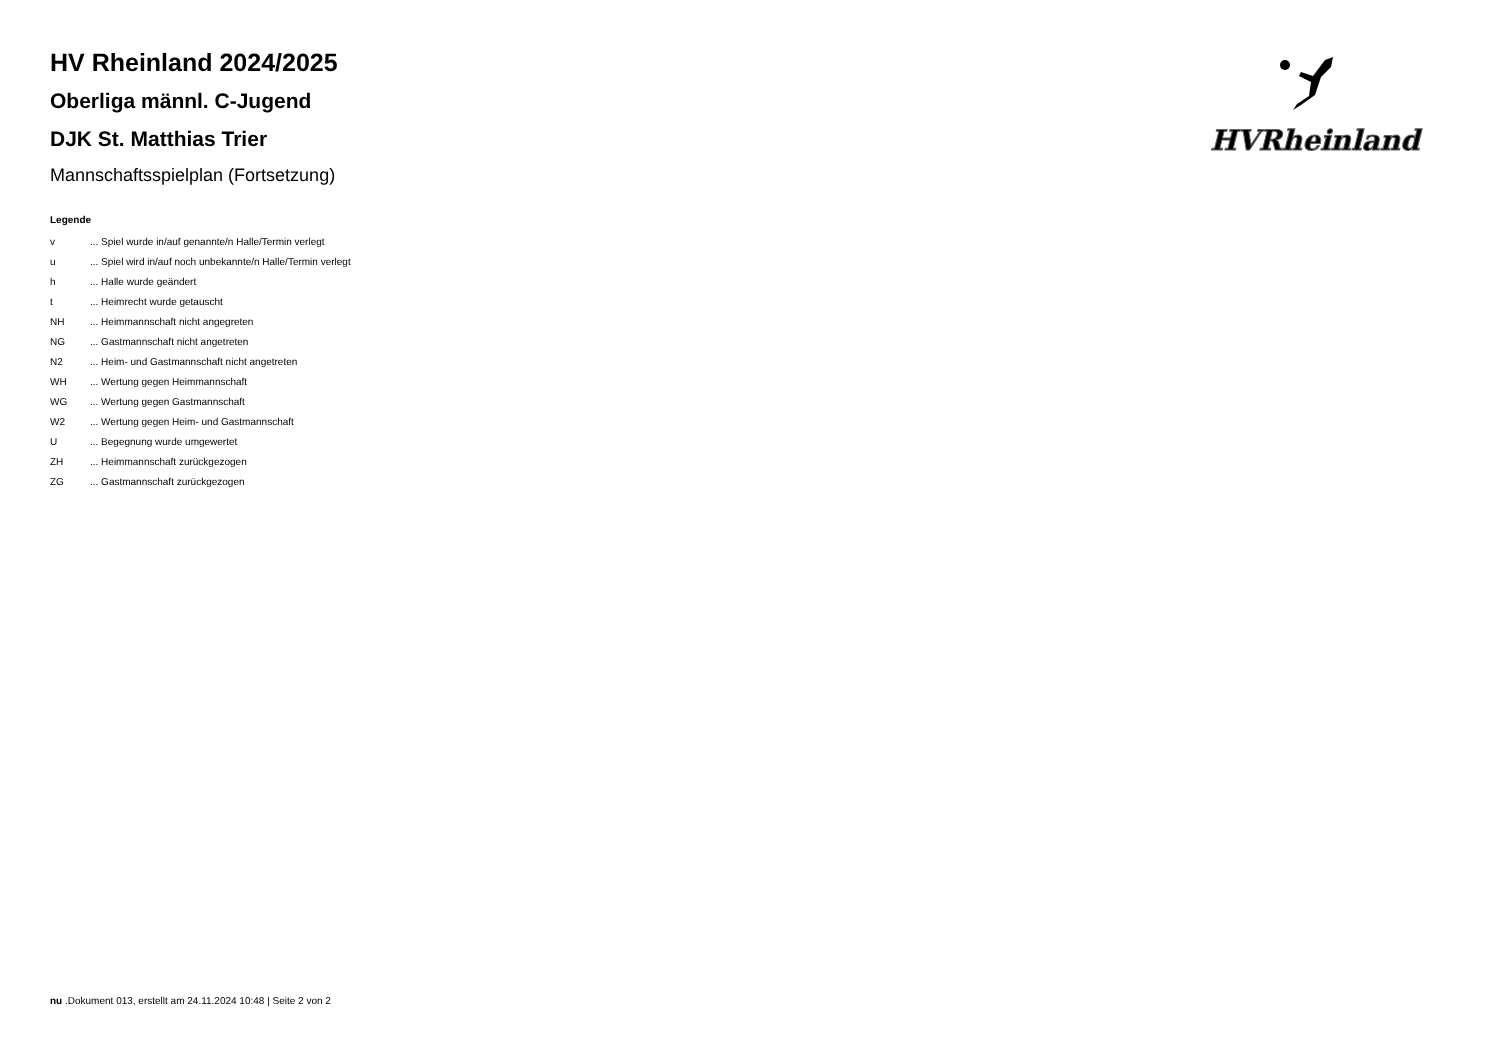HVRheinland
HV Rheinland 2024/2025
Oberliga männl. C-Jugend
DJK St. Matthias Trier
Mannschaftsspielplan (Fortsetzung)
Legende
| v | ... Spiel wurde in/auf genannte/n Halle/Termin verlegt |
| u | ... Spiel wird in/auf noch unbekannte/n Halle/Termin verlegt |
| h | ... Halle wurde geändert |
| t | ... Heimrecht wurde getauscht |
| NH | ... Heimmannschaft nicht angegreten |
| NG | ... Gastmannschaft nicht angetreten |
| N2 | ... Heim- und Gastmannschaft nicht angetreten |
| WH | ... Wertung gegen Heimmannschaft |
| WG | ... Wertung gegen Gastmannschaft |
| W2 | ... Wertung gegen Heim- und Gastmannschaft |
| U | ... Begegnung wurde umgewertet |
| ZH | ... Heimmannschaft zurückgezogen |
| ZG | ... Gastmannschaft zurückgezogen |
nu .Dokument 013, erstellt am 24.11.2024 10:48 | Seite 2 von 2